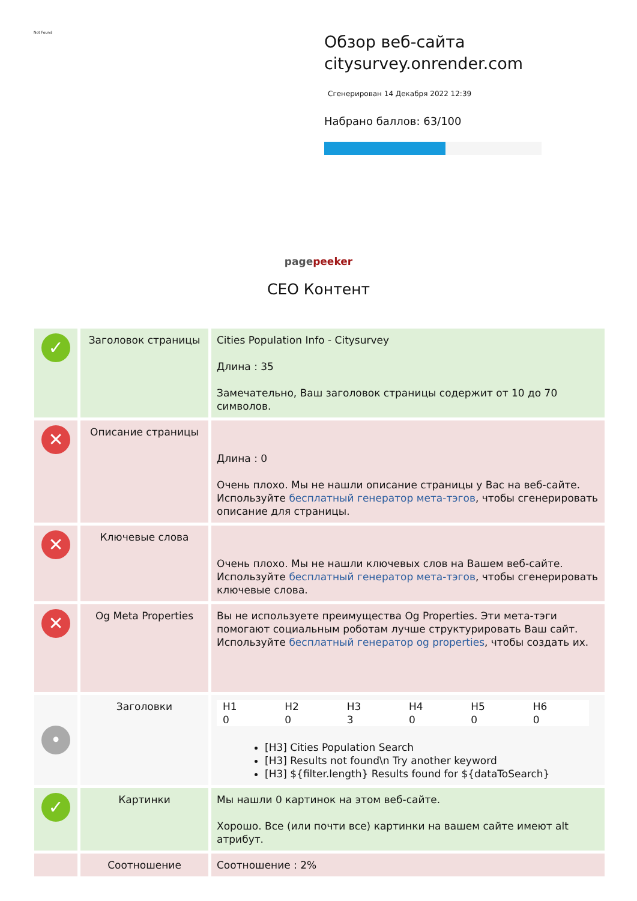Not Found
Обзор веб-сайта citysurvey.onrender.com
Сгенерирован 14 Декабря 2022 12:39
Набрано баллов: 63/100
pagepeeker
СЕО Контент
| ✓ | Заголовок страницы | Cities Population Info - Citysurvey Длина : 35 Замечательно, Ваш заголовок страницы содержит от 10 до 70 символов. |
| ✕ | Описание страницы | Длина : 0 Очень плохо. Мы не нашли описание страницы у Вас на веб-сайте. Используйте бесплатный генератор мета-тэгов , чтобы сгенерировать описание для страницы. |
| ✕ | Ключевые слова | Очень плохо. Мы не нашли ключевых слов на Вашем веб-сайте. Используйте бесплатный генератор мета-тэгов , чтобы сгенерировать ключевые слова. |
| ✕ | Og Meta Properties | Вы не используете преимущества Og Properties. Эти мета-тэги помогают социальным роботам лучше структурировать Ваш сайт. Используйте бесплатный генератор og properties , чтобы создать их. |
| • | Заголовки | / H1 0 / H2 0 / H3 3 / H4 0 / H5 0 / H6 0 / [H3] Cities Population Search [H3] Results not found\n Try another keyword [H3] ${filter.length} Results found for ${dataToSearch} |
| ✓ | Картинки | Мы нашли 0 картинок на этом веб-сайте. Хорошо. Все (или почти все) картинки на вашем сайте имеют alt атрибут. |
| | Соотношение | Соотношение : 2% |